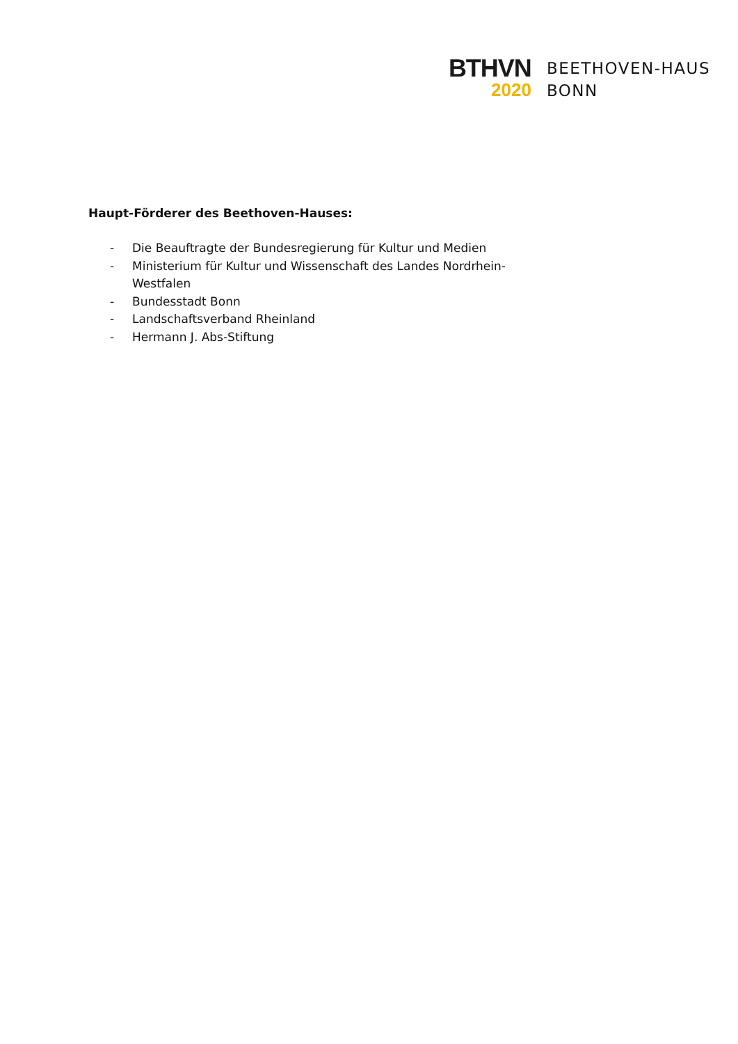BTHVN
2020
BEETHOVEN-HAUS
BONN
Haupt-Förderer des Beethoven-Hauses:
- Die Beauftragte der Bundesregierung für Kultur und Medien
- Ministerium für Kultur und Wissenschaft des Landes Nordrhein-Westfalen
- Bundesstadt Bonn
- Landschaftsverband Rheinland
- Hermann J. Abs-Stiftung